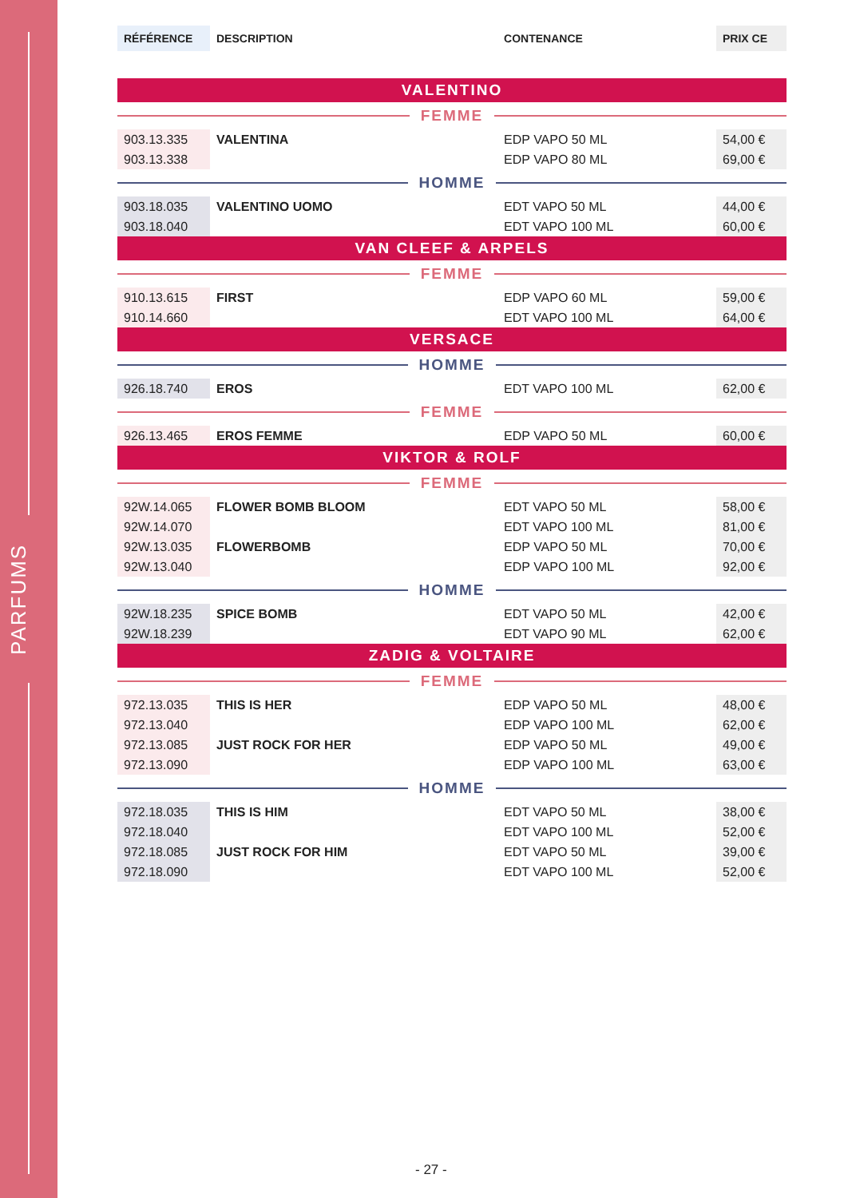PARFUMS
| RÉFÉRENCE | DESCRIPTION | CONTENANCE | PRIX CE |
| --- | --- | --- | --- |
| VALENTINO | | | |
| FEMME | | | |
| 903.13.335 | VALENTINA | EDP VAPO 50 ML | 54,00 € |
| 903.13.338 | | EDP VAPO 80 ML | 69,00 € |
| HOMME | | | |
| 903.18.035 | VALENTINO UOMO | EDT VAPO 50 ML | 44,00 € |
| 903.18.040 | | EDT VAPO 100 ML | 60,00 € |
| VAN CLEEF & ARPELS | | | |
| FEMME | | | |
| 910.13.615 | FIRST | EDP VAPO 60 ML | 59,00 € |
| 910.14.660 | | EDT VAPO 100 ML | 64,00 € |
| VERSACE | | | |
| HOMME | | | |
| 926.18.740 | EROS | EDT VAPO 100 ML | 62,00 € |
| FEMME | | | |
| 926.13.465 | EROS FEMME | EDP VAPO 50 ML | 60,00 € |
| VIKTOR & ROLF | | | |
| FEMME | | | |
| 92W.14.065 | FLOWER BOMB BLOOM | EDT VAPO 50 ML | 58,00 € |
| 92W.14.070 | | EDT VAPO 100 ML | 81,00 € |
| 92W.13.035 | FLOWERBOMB | EDP VAPO 50 ML | 70,00 € |
| 92W.13.040 | | EDP VAPO 100 ML | 92,00 € |
| HOMME | | | |
| 92W.18.235 | SPICE BOMB | EDT VAPO 50 ML | 42,00 € |
| 92W.18.239 | | EDT VAPO 90 ML | 62,00 € |
| ZADIG & VOLTAIRE | | | |
| FEMME | | | |
| 972.13.035 | THIS IS HER | EDP VAPO 50 ML | 48,00 € |
| 972.13.040 | | EDP VAPO 100 ML | 62,00 € |
| 972.13.085 | JUST ROCK FOR HER | EDP VAPO 50 ML | 49,00 € |
| 972.13.090 | | EDP VAPO 100 ML | 63,00 € |
| HOMME | | | |
| 972.18.035 | THIS IS HIM | EDT VAPO 50 ML | 38,00 € |
| 972.18.040 | | EDT VAPO 100 ML | 52,00 € |
| 972.18.085 | JUST ROCK FOR HIM | EDT VAPO 50 ML | 39,00 € |
| 972.18.090 | | EDT VAPO 100 ML | 52,00 € |
- 27 -